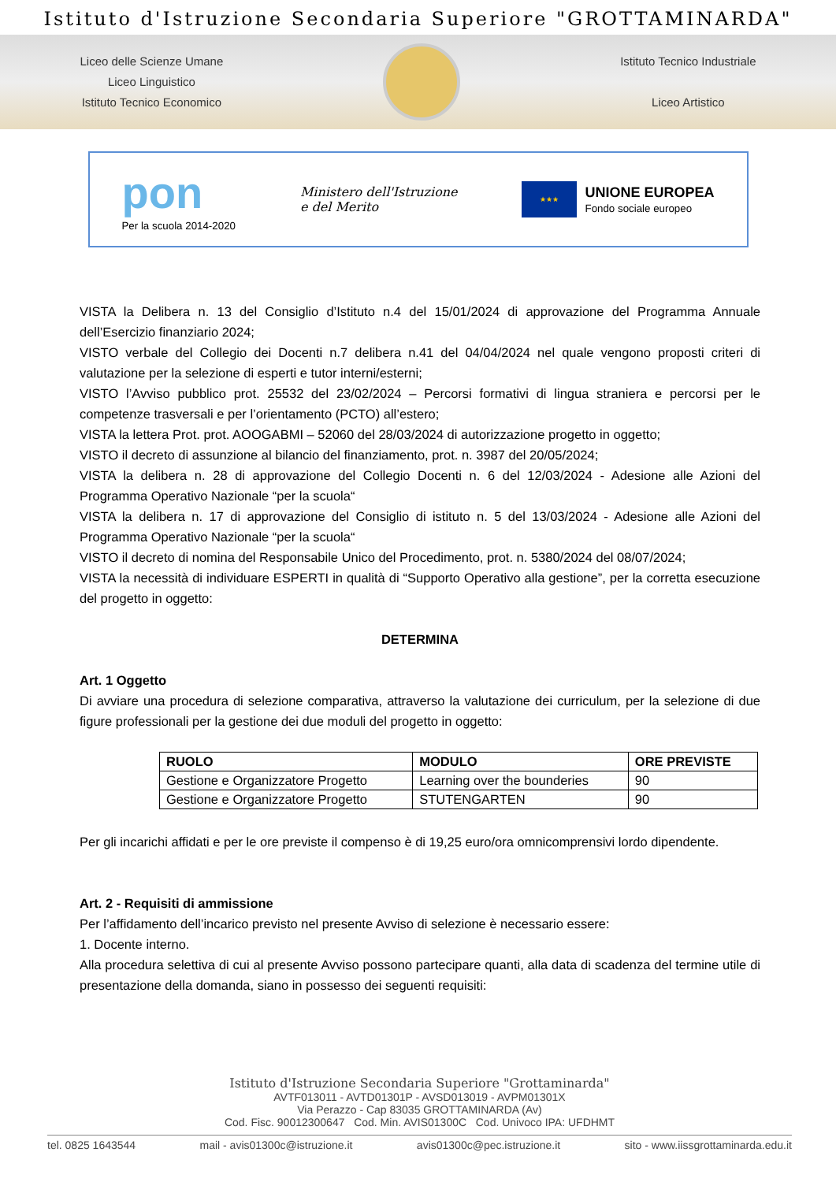Istituto d'Istruzione Secondaria Superiore "GROTTAMINARDA"
Liceo delle Scienze Umane
Liceo Linguistico
Istituto Tecnico Economico
Istituto Tecnico Industriale
Liceo Artistico
pon
Per la scuola 2014-2020
Ministero dell'Istruzione
e del Merito
★★★
UNIONE EUROPEA
Fondo sociale europeo
VISTA la Delibera n. 13 del Consiglio d’Istituto n.4 del 15/01/2024 di approvazione del Programma Annuale dell’Esercizio finanziario 2024;
VISTO verbale del Collegio dei Docenti n.7 delibera n.41 del 04/04/2024 nel quale vengono proposti criteri di valutazione per la selezione di esperti e tutor interni/esterni;
VISTO l’Avviso pubblico prot. 25532 del 23/02/2024 – Percorsi formativi di lingua straniera e percorsi per le competenze trasversali e per l’orientamento (PCTO) all’estero;
VISTA la lettera Prot. prot. AOOGABMI – 52060 del 28/03/2024 di autorizzazione progetto in oggetto;
VISTO il decreto di assunzione al bilancio del finanziamento, prot. n. 3987 del 20/05/2024;
VISTA la delibera n. 28 di approvazione del Collegio Docenti n. 6 del 12/03/2024 - Adesione alle Azioni del Programma Operativo Nazionale “per la scuola“
VISTA la delibera n. 17 di approvazione del Consiglio di istituto n. 5 del 13/03/2024 - Adesione alle Azioni del Programma Operativo Nazionale “per la scuola“
VISTO il decreto di nomina del Responsabile Unico del Procedimento, prot. n. 5380/2024 del 08/07/2024;
VISTA la necessità di individuare ESPERTI in qualità di “Supporto Operativo alla gestione”, per la corretta esecuzione del progetto in oggetto:
DETERMINA
Art. 1 Oggetto
Di avviare una procedura di selezione comparativa, attraverso la valutazione dei curriculum, per la selezione di due figure professionali per la gestione dei due moduli del progetto in oggetto:
| RUOLO | MODULO | ORE PREVISTE |
| --- | --- | --- |
| Gestione e Organizzatore Progetto | Learning over the bounderies | 90 |
| Gestione e Organizzatore Progetto | STUTENGARTEN | 90 |
Per gli incarichi affidati e per le ore previste il compenso è di 19,25 euro/ora omnicomprensivi lordo dipendente.
Art. 2 - Requisiti di ammissione
Per l’affidamento dell’incarico previsto nel presente Avviso di selezione è necessario essere:
1. Docente interno.
Alla procedura selettiva di cui al presente Avviso possono partecipare quanti, alla data di scadenza del termine utile di presentazione della domanda, siano in possesso dei seguenti requisiti:
Istituto d'Istruzione Secondaria Superiore "Grottaminarda"
AVTF013011 - AVTD01301P - AVSD013019 - AVPM01301X
Via Perazzo - Cap 83035 GROTTAMINARDA (Av)
Cod. Fisc. 90012300647 Cod. Min. AVIS01300C Cod. Univoco IPA: UFDHMT
tel. 0825 1643544 mail - avis01300c@istruzione.it avis01300c@pec.istruzione.it sito - www.iissgrottaminarda.edu.it